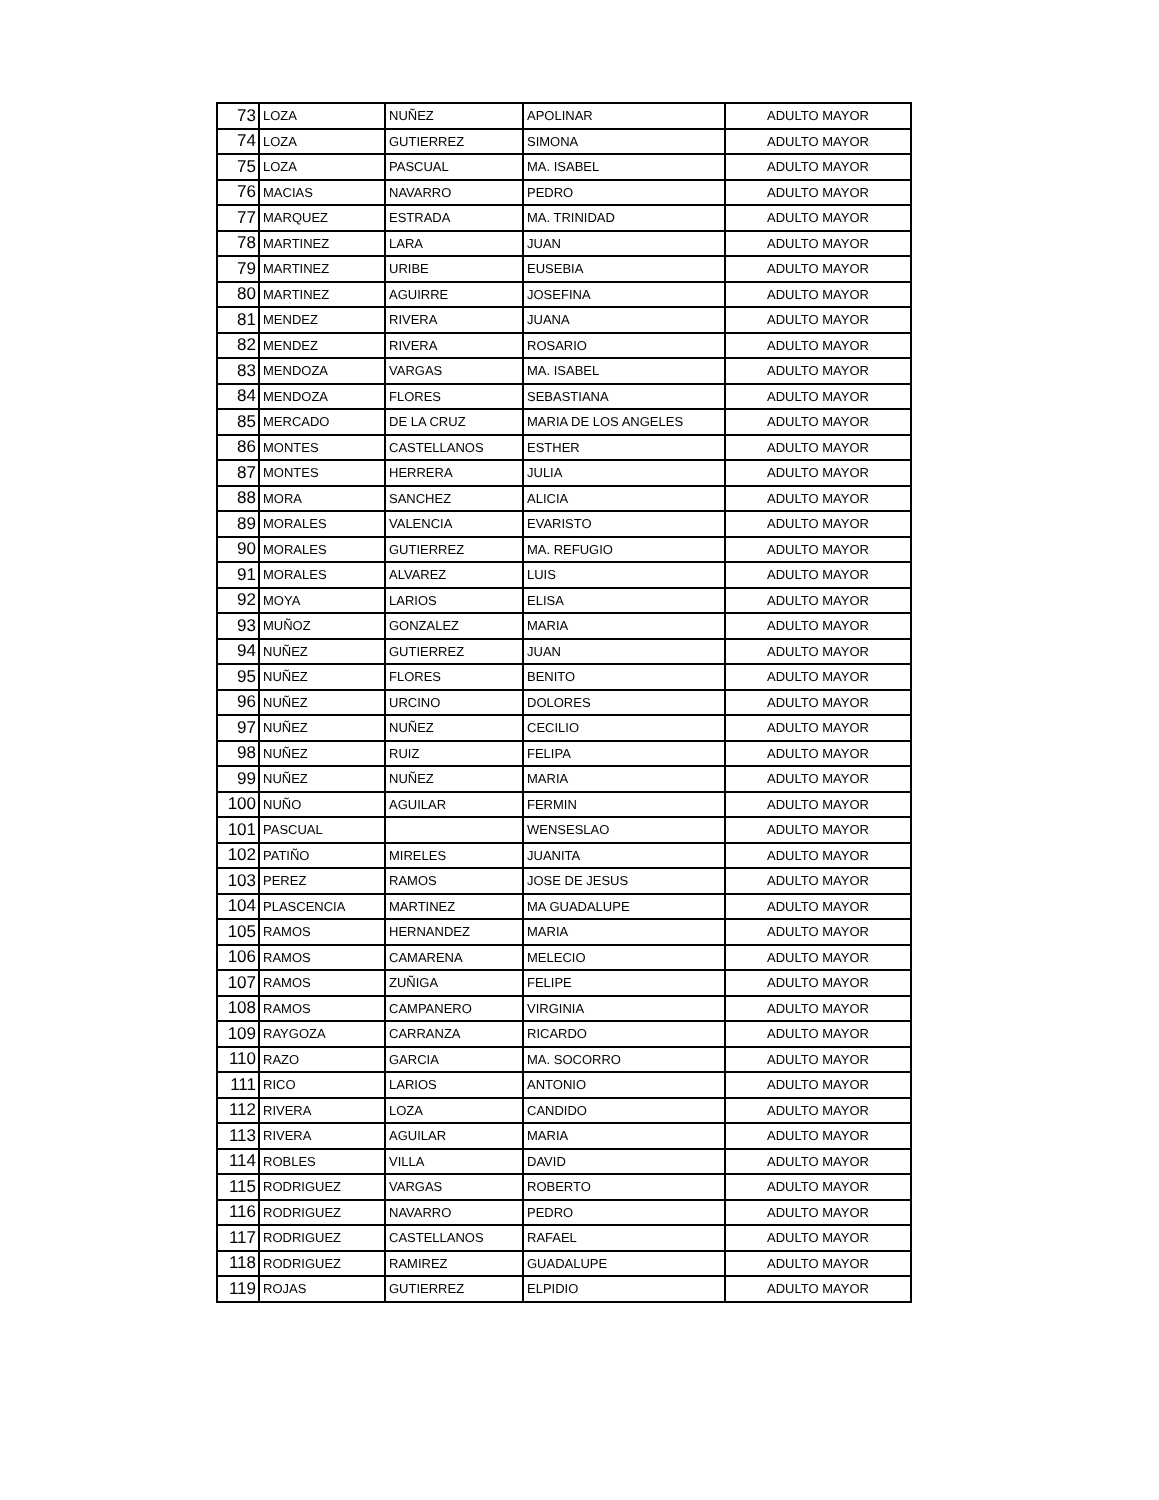| 73 | LOZA | NUÑEZ | APOLINAR | ADULTO MAYOR |
| 74 | LOZA | GUTIERREZ | SIMONA | ADULTO MAYOR |
| 75 | LOZA | PASCUAL | MA. ISABEL | ADULTO MAYOR |
| 76 | MACIAS | NAVARRO | PEDRO | ADULTO MAYOR |
| 77 | MARQUEZ | ESTRADA | MA. TRINIDAD | ADULTO MAYOR |
| 78 | MARTINEZ | LARA | JUAN | ADULTO MAYOR |
| 79 | MARTINEZ | URIBE | EUSEBIA | ADULTO MAYOR |
| 80 | MARTINEZ | AGUIRRE | JOSEFINA | ADULTO MAYOR |
| 81 | MENDEZ | RIVERA | JUANA | ADULTO MAYOR |
| 82 | MENDEZ | RIVERA | ROSARIO | ADULTO MAYOR |
| 83 | MENDOZA | VARGAS | MA. ISABEL | ADULTO MAYOR |
| 84 | MENDOZA | FLORES | SEBASTIANA | ADULTO MAYOR |
| 85 | MERCADO | DE LA CRUZ | MARIA DE LOS ANGELES | ADULTO MAYOR |
| 86 | MONTES | CASTELLANOS | ESTHER | ADULTO MAYOR |
| 87 | MONTES | HERRERA | JULIA | ADULTO MAYOR |
| 88 | MORA | SANCHEZ | ALICIA | ADULTO MAYOR |
| 89 | MORALES | VALENCIA | EVARISTO | ADULTO MAYOR |
| 90 | MORALES | GUTIERREZ | MA. REFUGIO | ADULTO MAYOR |
| 91 | MORALES | ALVAREZ | LUIS | ADULTO MAYOR |
| 92 | MOYA | LARIOS | ELISA | ADULTO MAYOR |
| 93 | MUÑOZ | GONZALEZ | MARIA | ADULTO MAYOR |
| 94 | NUÑEZ | GUTIERREZ | JUAN | ADULTO MAYOR |
| 95 | NUÑEZ | FLORES | BENITO | ADULTO MAYOR |
| 96 | NUÑEZ | URCINO | DOLORES | ADULTO MAYOR |
| 97 | NUÑEZ | NUÑEZ | CECILIO | ADULTO MAYOR |
| 98 | NUÑEZ | RUIZ | FELIPA | ADULTO MAYOR |
| 99 | NUÑEZ | NUÑEZ | MARIA | ADULTO MAYOR |
| 100 | NUÑO | AGUILAR | FERMIN | ADULTO MAYOR |
| 101 | PASCUAL | | WENSESLAO | ADULTO MAYOR |
| 102 | PATIÑO | MIRELES | JUANITA | ADULTO MAYOR |
| 103 | PEREZ | RAMOS | JOSE DE JESUS | ADULTO MAYOR |
| 104 | PLASCENCIA | MARTINEZ | MA GUADALUPE | ADULTO MAYOR |
| 105 | RAMOS | HERNANDEZ | MARIA | ADULTO MAYOR |
| 106 | RAMOS | CAMARENA | MELECIO | ADULTO MAYOR |
| 107 | RAMOS | ZUÑIGA | FELIPE | ADULTO MAYOR |
| 108 | RAMOS | CAMPANERO | VIRGINIA | ADULTO MAYOR |
| 109 | RAYGOZA | CARRANZA | RICARDO | ADULTO MAYOR |
| 110 | RAZO | GARCIA | MA. SOCORRO | ADULTO MAYOR |
| 111 | RICO | LARIOS | ANTONIO | ADULTO MAYOR |
| 112 | RIVERA | LOZA | CANDIDO | ADULTO MAYOR |
| 113 | RIVERA | AGUILAR | MARIA | ADULTO MAYOR |
| 114 | ROBLES | VILLA | DAVID | ADULTO MAYOR |
| 115 | RODRIGUEZ | VARGAS | ROBERTO | ADULTO MAYOR |
| 116 | RODRIGUEZ | NAVARRO | PEDRO | ADULTO MAYOR |
| 117 | RODRIGUEZ | CASTELLANOS | RAFAEL | ADULTO MAYOR |
| 118 | RODRIGUEZ | RAMIREZ | GUADALUPE | ADULTO MAYOR |
| 119 | ROJAS | GUTIERREZ | ELPIDIO | ADULTO MAYOR |